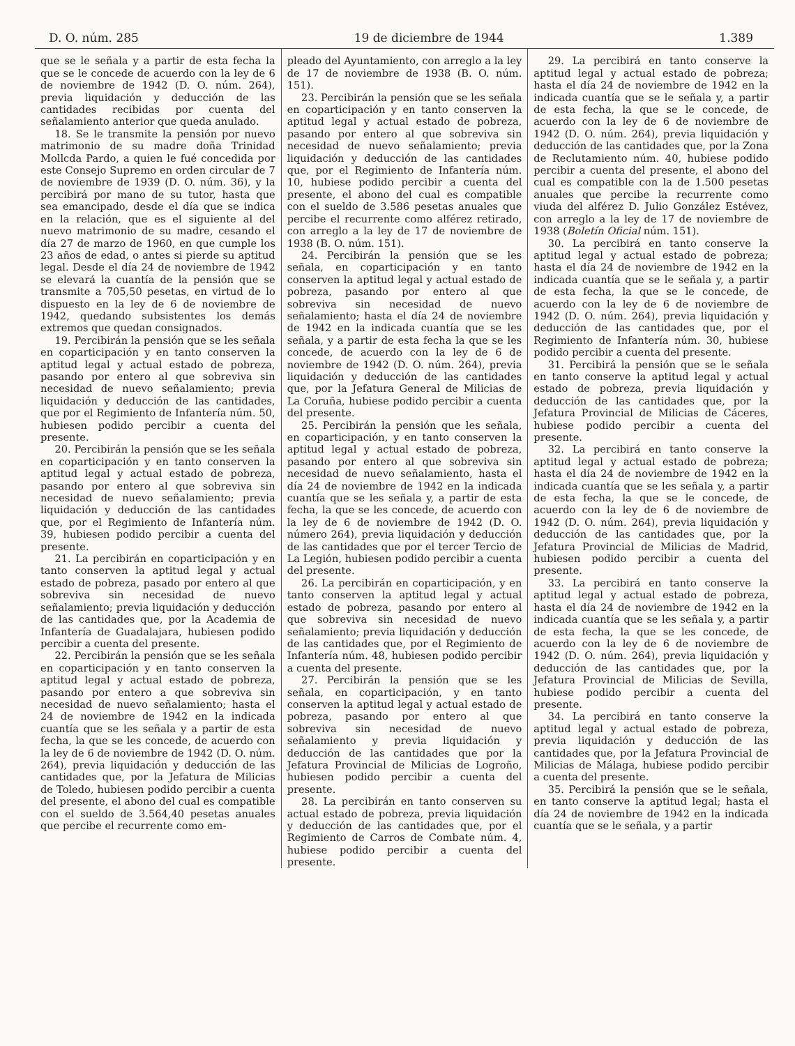D. O. núm. 285 19 de diciembre de 1944 1.389
que se le señala y a partir de esta fecha la que se le concede de acuerdo con la ley de 6 de noviembre de 1942 (D. O. núm. 264), previa liquidación y deducción de las cantidades recibidas por cuenta del señalamiento anterior que queda anulado.
18. Se le transmite la pensión por nuevo matrimonio de su madre doña Trinidad Mollcda Pardo, a quien le fué concedida por este Consejo Supremo en orden circular de 7 de noviembre de 1939 (D. O. núm. 36), y la percibirá por mano de su tutor, hasta que sea emancipado, desde el día que se indica en la relación, que es el siguiente al del nuevo matrimonio de su madre, cesando el día 27 de marzo de 1960, en que cumple los 23 años de edad, o antes si pierde su aptitud legal. Desde el día 24 de noviembre de 1942 se elevará la cuantía de la pensión que se transmite a 705,50 pesetas, en virtud de lo dispuesto en la ley de 6 de noviembre de 1942, quedando subsistentes los demás extremos que quedan consignados.
19. Percibirán la pensión que se les señala en coparticipación y en tanto conserven la aptitud legal y actual estado de pobreza, pasando por entero al que sobreviva sin necesidad de nuevo señalamiento; previa liquidación y deducción de las cantidades, que por el Regimiento de Infantería núm. 50, hubiesen podido percibir a cuenta del presente.
20. Percibirán la pensión que se les señala en coparticipación y en tanto conserven la aptitud legal y actual estado de pobreza, pasando por entero al que sobreviva sin necesidad de nuevo señalamiento; previa liquidación y deducción de las cantidades que, por el Regimiento de Infantería núm. 39, hubiesen podido percibir a cuenta del presente.
21. La percibirán en coparticipación y en tanto conserven la aptitud legal y actual estado de pobreza, pasado por entero al que sobreviva sin necesidad de nuevo señalamiento; previa liquidación y deducción de las cantidades que, por la Academia de Infantería de Guadalajara, hubiesen podido percibir a cuenta del presente.
22. Percibirán la pensión que se les señala en coparticipación y en tanto conserven la aptitud legal y actual estado de pobreza, pasando por entero a que sobreviva sin necesidad de nuevo señalamiento; hasta el 24 de noviembre de 1942 en la indicada cuantía que se les señala y a partir de esta fecha, la que se les concede, de acuerdo con la ley de 6 de noviembre de 1942 (D. O. núm. 264), previa liquidación y deducción de las cantidades que, por la Jefatura de Milicias de Toledo, hubiesen podido percibir a cuenta del presente, el abono del cual es compatible con el sueldo de 3.564,40 pesetas anuales que percibe el recurrente como em-
pleado del Ayuntamiento, con arreglo a la ley de 17 de noviembre de 1938 (B. O. núm. 151).
23. Percibirán la pensión que se les señala en coparticipación y en tanto conserven la aptitud legal y actual estado de pobreza, pasando por entero al que sobreviva sin necesidad de nuevo señalamiento; previa liquidación y deducción de las cantidades que, por el Regimiento de Infantería núm. 10, hubiese podido percibir a cuenta del presente, el abono del cual es compatible con el sueldo de 3.586 pesetas anuales que percibe el recurrente como alférez retirado, con arreglo a la ley de 17 de noviembre de 1938 (B. O. núm. 151).
24. Percibirán la pensión que se les señala, en coparticipación y en tanto conserven la aptitud legal y actual estado de pobreza, pasando por entero al que sobreviva sin necesidad de nuevo señalamiento; hasta el día 24 de noviembre de 1942 en la indicada cuantía que se les señala, y a partir de esta fecha la que se les concede, de acuerdo con la ley de 6 de noviembre de 1942 (D. O. núm. 264), previa liquidación y deducción de las cantidades que, por la Jefatura General de Milicias de La Coruña, hubiese podido percibir a cuenta del presente.
25. Percibirán la pensión que les señala, en coparticipación, y en tanto conserven la aptitud legal y actual estado de pobreza, pasando por entero al que sobreviva sin necesidad de nuevo señalamiento, hasta el día 24 de noviembre de 1942 en la indicada cuantía que se les señala y, a partir de esta fecha, la que se les concede, de acuerdo con la ley de 6 de noviembre de 1942 (D. O. número 264), previa liquidación y deducción de las cantidades que por el tercer Tercio de La Legión, hubiesen podido percibir a cuenta del presente.
26. La percibirán en coparticipación, y en tanto conserven la aptitud legal y actual estado de pobreza, pasando por entero al que sobreviva sin necesidad de nuevo señalamiento; previa liquidación y deducción de las cantidades que, por el Regimiento de Infantería núm. 48, hubiesen podido percibir a cuenta del presente.
27. Percibirán la pensión que se les señala, en coparticipación, y en tanto conserven la aptitud legal y actual estado de pobreza, pasando por entero al que sobreviva sin necesidad de nuevo señalamiento y previa liquidación y deducción de las cantidades que por la Jefatura Provincial de Milicias de Logroño, hubiesen podido percibir a cuenta del presente.
28. La percibirán en tanto conserven su actual estado de pobreza, previa liquidación y deducción de las cantidades que, por el Regimiento de Carros de Combate núm. 4, hubiese podido percibir a cuenta del presente.
29. La percibirá en tanto conserve la aptitud legal y actual estado de pobreza; hasta el día 24 de noviembre de 1942 en la indicada cuantía que se le señala y, a partir de esta fecha, la que se le concede, de acuerdo con la ley de 6 de noviembre de 1942 (D. O. núm. 264), previa liquidación y deducción de las cantidades que, por la Zona de Reclutamiento núm. 40, hubiese podido percibir a cuenta del presente, el abono del cual es compatible con la de 1.500 pesetas anuales que percibe la recurrente como viuda del alférez D. Julio González Estévez, con arreglo a la ley de 17 de noviembre de 1938 (Boletín Oficial núm. 151).
30. La percibirá en tanto conserve la aptitud legal y actual estado de pobreza; hasta el día 24 de noviembre de 1942 en la indicada cuantía que se le señala y, a partir de esta fecha, la que se le concede, de acuerdo con la ley de 6 de noviembre de 1942 (D. O. núm. 264), previa liquidación y deducción de las cantidades que, por el Regimiento de Infantería núm. 30, hubiese podido percibir a cuenta del presente.
31. Percibirá la pensión que se le señala en tanto conserve la aptitud legal y actual estado de pobreza, previa liquidación y deducción de las cantidades que, por la Jefatura Provincial de Milicias de Cáceres, hubiese podido percibir a cuenta del presente.
32. La percibirá en tanto conserve la aptitud legal y actual estado de pobreza; hasta el día 24 de noviembre de 1942 en la indicada cuantía que se les señala y, a partir de esta fecha, la que se le concede, de acuerdo con la ley de 6 de noviembre de 1942 (D. O. núm. 264), previa liquidación y deducción de las cantidades que, por la Jefatura Provincial de Milicias de Madrid, hubiesen podido percibir a cuenta del presente.
33. La percibirá en tanto conserve la aptitud legal y actual estado de pobreza, hasta el día 24 de noviembre de 1942 en la indicada cuantía que se les señala y, a partir de esta fecha, la que se les concede, de acuerdo con la ley de 6 de noviembre de 1942 (D. O. núm. 264), previa liquidación y deducción de las cantidades que, por la Jefatura Provincial de Milicias de Sevilla, hubiese podido percibir a cuenta del presente.
34. La percibirá en tanto conserve la aptitud legal y actual estado de pobreza, previa liquidación y deducción de las cantidades que, por la Jefatura Provincial de Milicias de Málaga, hubiese podido percibir a cuenta del presente.
35. Percibirá la pensión que se le señala, en tanto conserve la aptitud legal; hasta el día 24 de noviembre de 1942 en la indicada cuantía que se le señala, y a partir